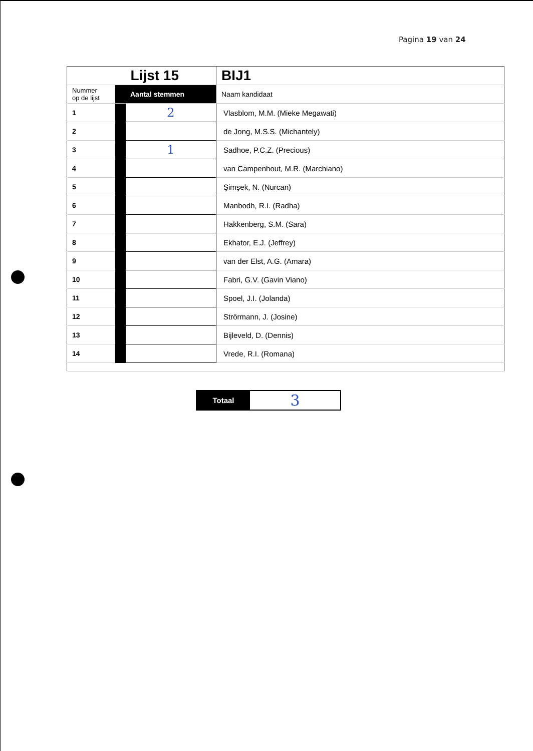Pagina 19 van 24
| | | Lijst 15 | BIJ1 |
| Nummer op de lijst | Aantal stemmen | | Naam kandidaat |
| 1 | | 2 | Vlasblom, M.M. (Mieke Megawati) |
| 2 | | | de Jong, M.S.S. (Michantely) |
| 3 | | 1 | Sadhoe, P.C.Z. (Precious) |
| 4 | | | van Campenhout, M.R. (Marchiano) |
| 5 | | | Şimşek, N. (Nurcan) |
| 6 | | | Manbodh, R.I. (Radha) |
| 7 | | | Hakkenberg, S.M. (Sara) |
| 8 | | | Ekhator, E.J. (Jeffrey) |
| 9 | | | van der Elst, A.G. (Amara) |
| 10 | | | Fabri, G.V. (Gavin Viano) |
| 11 | | | Spoel, J.I. (Jolanda) |
| 12 | | | Strörmann, J. (Josine) |
| 13 | | | Bijleveld, D. (Dennis) |
| 14 | | | Vrede, R.I. (Romana) |
Totaal
3